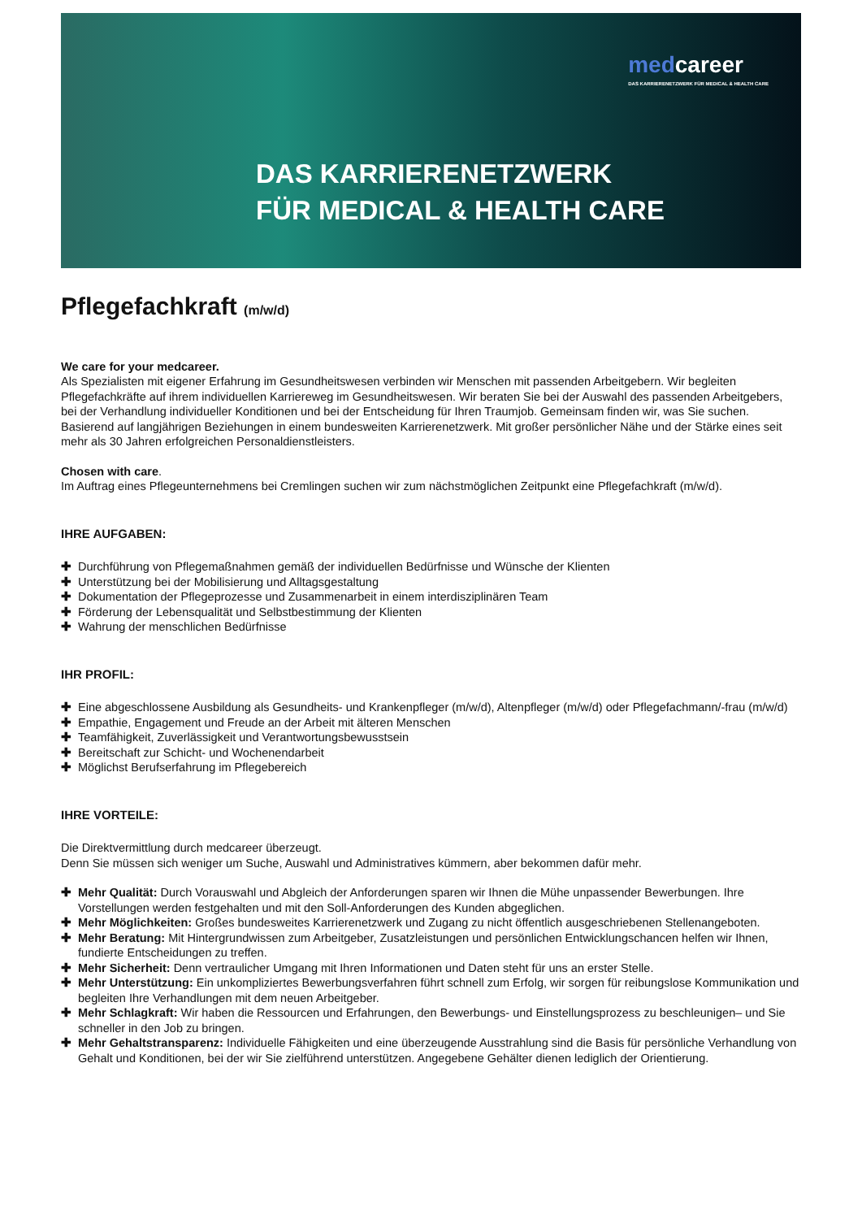medcareer
DAS KARRIERENETZWERK FÜR MEDICAL & HEALTH CARE
DAS KARRIERENETZWERK
FÜR MEDICAL & HEALTH CARE
Pflegefachkraft (m/w/d)
We care for your medcareer.
Als Spezialisten mit eigener Erfahrung im Gesundheitswesen verbinden wir Menschen mit passenden Arbeitgebern. Wir begleiten Pflegefachkräfte auf ihrem individuellen Karriereweg im Gesundheitswesen. Wir beraten Sie bei der Auswahl des passenden Arbeitgebers, bei der Verhandlung individueller Konditionen und bei der Entscheidung für Ihren Traumjob. Gemeinsam finden wir, was Sie suchen. Basierend auf langjährigen Beziehungen in einem bundesweiten Karrierenetzwerk. Mit großer persönlicher Nähe und der Stärke eines seit mehr als 30 Jahren erfolgreichen Personaldienstleisters.
Chosen with care.
Im Auftrag eines Pflegeunternehmens bei Cremlingen suchen wir zum nächstmöglichen Zeitpunkt eine Pflegefachkraft (m/w/d).
IHRE AUFGABEN:
✚ Durchführung von Pflegemaßnahmen gemäß der individuellen Bedürfnisse und Wünsche der Klienten
✚ Unterstützung bei der Mobilisierung und Alltagsgestaltung
✚ Dokumentation der Pflegeprozesse und Zusammenarbeit in einem interdisziplinären Team
✚ Förderung der Lebensqualität und Selbstbestimmung der Klienten
✚ Wahrung der menschlichen Bedürfnisse
IHR PROFIL:
✚ Eine abgeschlossene Ausbildung als Gesundheits- und Krankenpfleger (m/w/d), Altenpfleger (m/w/d) oder Pflegefachmann/-frau (m/w/d)
✚ Empathie, Engagement und Freude an der Arbeit mit älteren Menschen
✚ Teamfähigkeit, Zuverlässigkeit und Verantwortungsbewusstsein
✚ Bereitschaft zur Schicht- und Wochenendarbeit
✚ Möglichst Berufserfahrung im Pflegebereich
IHRE VORTEILE:
Die Direktvermittlung durch medcareer überzeugt.
Denn Sie müssen sich weniger um Suche, Auswahl und Administratives kümmern, aber bekommen dafür mehr.
✚ Mehr Qualität: Durch Vorauswahl und Abgleich der Anforderungen sparen wir Ihnen die Mühe unpassender Bewerbungen. Ihre Vorstellungen werden festgehalten und mit den Soll-Anforderungen des Kunden abgeglichen.
✚ Mehr Möglichkeiten: Großes bundesweites Karrierenetzwerk und Zugang zu nicht öffentlich ausgeschriebenen Stellenangeboten.
✚ Mehr Beratung: Mit Hintergrundwissen zum Arbeitgeber, Zusatzleistungen und persönlichen Entwicklungschancen helfen wir Ihnen, fundierte Entscheidungen zu treffen.
✚ Mehr Sicherheit: Denn vertraulicher Umgang mit Ihren Informationen und Daten steht für uns an erster Stelle.
✚ Mehr Unterstützung: Ein unkompliziertes Bewerbungsverfahren führt schnell zum Erfolg, wir sorgen für reibungslose Kommunikation und begleiten Ihre Verhandlungen mit dem neuen Arbeitgeber.
✚ Mehr Schlagkraft: Wir haben die Ressourcen und Erfahrungen, den Bewerbungs- und Einstellungsprozess zu beschleunigen– und Sie schneller in den Job zu bringen.
✚ Mehr Gehaltstransparenz: Individuelle Fähigkeiten und eine überzeugende Ausstrahlung sind die Basis für persönliche Verhandlung von Gehalt und Konditionen, bei der wir Sie zielführend unterstützen. Angegebene Gehälter dienen lediglich der Orientierung.